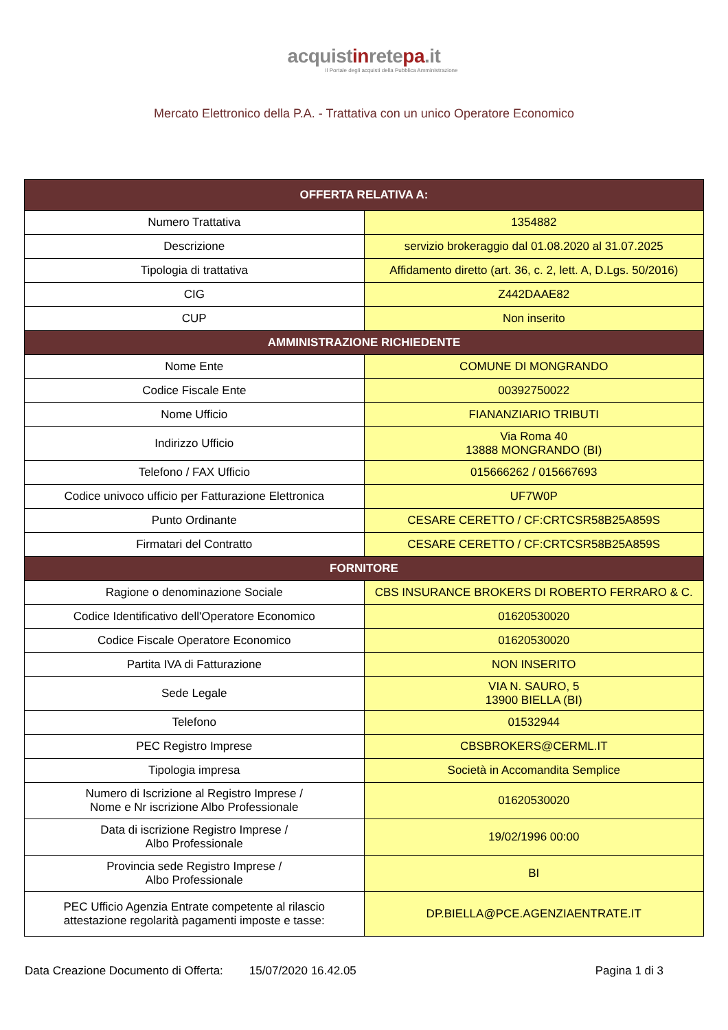acquistinretepa.it
Il Portale degli acquisti della Pubblica Amministrazione
Mercato Elettronico della P.A. - Trattativa con un unico Operatore Economico
| OFFERTA RELATIVA A: | |
| --- | --- |
| Numero Trattativa | 1354882 |
| Descrizione | servizio brokeraggio dal 01.08.2020 al 31.07.2025 |
| Tipologia di trattativa | Affidamento diretto (art. 36, c. 2, lett. A, D.Lgs. 50/2016) |
| CIG | Z442DAAE82 |
| CUP | Non inserito |
| AMMINISTRAZIONE RICHIEDENTE | |
| Nome Ente | COMUNE DI MONGRANDO |
| Codice Fiscale Ente | 00392750022 |
| Nome Ufficio | FIANANZIARIO TRIBUTI |
| Indirizzo Ufficio | Via Roma 40 13888 MONGRANDO (BI) |
| Telefono / FAX Ufficio | 015666262 / 015667693 |
| Codice univoco ufficio per Fatturazione Elettronica | UF7W0P |
| Punto Ordinante | CESARE CERETTO / CF:CRTCSR58B25A859S |
| Firmatari del Contratto | CESARE CERETTO / CF:CRTCSR58B25A859S |
| FORNITORE | |
| Ragione o denominazione Sociale | CBS INSURANCE BROKERS DI ROBERTO FERRARO & C. |
| Codice Identificativo dell'Operatore Economico | 01620530020 |
| Codice Fiscale Operatore Economico | 01620530020 |
| Partita IVA di Fatturazione | NON INSERITO |
| Sede Legale | VIA N. SAURO, 5 13900 BIELLA (BI) |
| Telefono | 01532944 |
| PEC Registro Imprese | CBSBROKERS@CERML.IT |
| Tipologia impresa | Società in Accomandita Semplice |
| Numero di Iscrizione al Registro Imprese / Nome e Nr iscrizione Albo Professionale | 01620530020 |
| Data di iscrizione Registro Imprese / Albo Professionale | 19/02/1996 00:00 |
| Provincia sede Registro Imprese / Albo Professionale | BI |
| PEC Ufficio Agenzia Entrate competente al rilascio attestazione regolarità pagamenti imposte e tasse: | DP.BIELLA@PCE.AGENZIAENTRATE.IT |
Data Creazione Documento di Offerta: 15/07/2020 16.42.05 Pagina 1 di 3